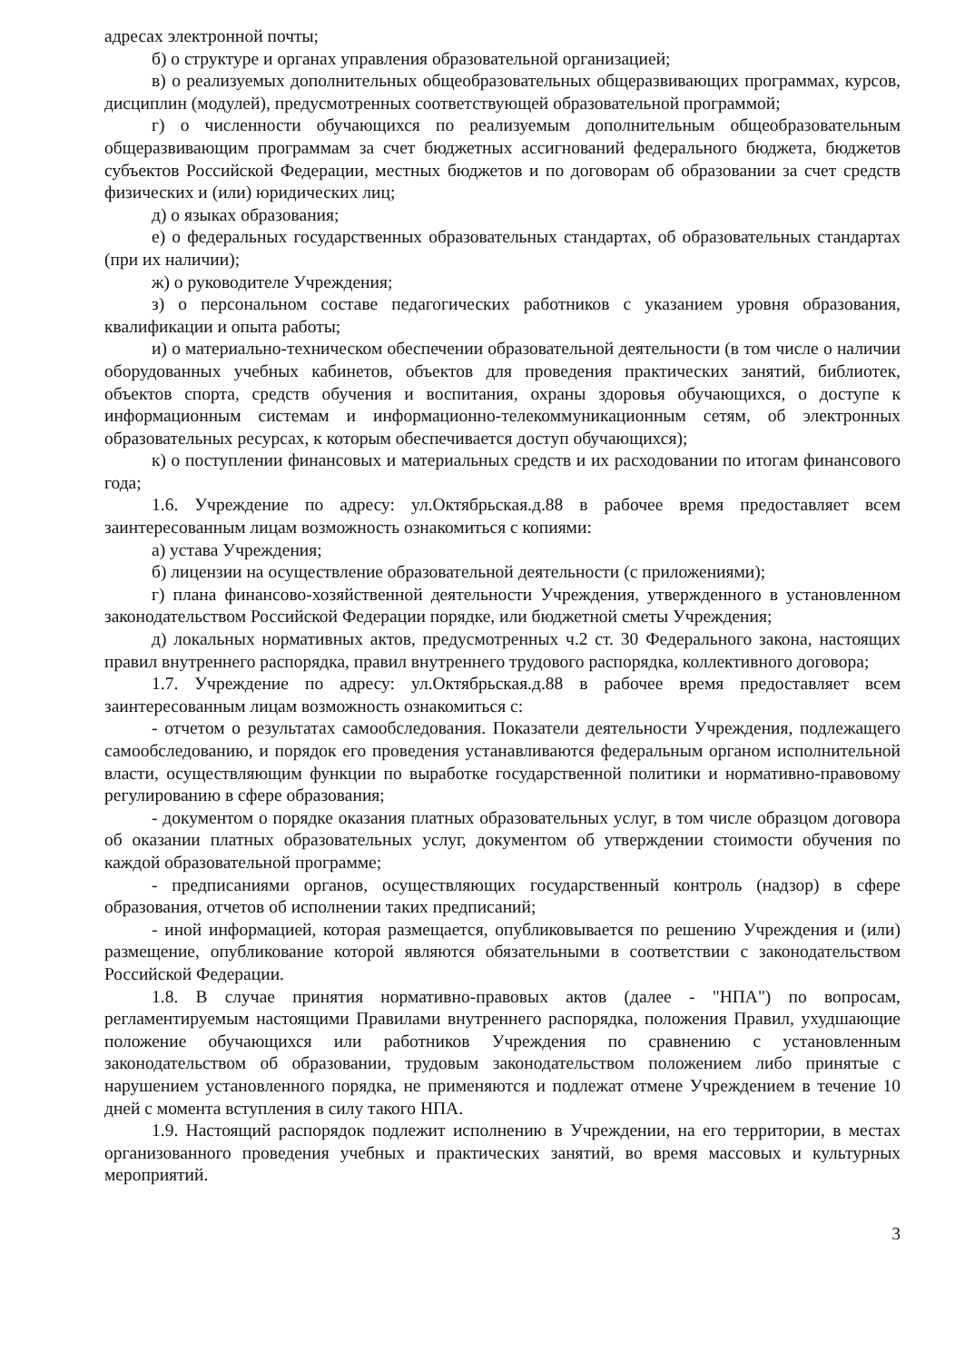адресах электронной почты;
б) о структуре и органах управления образовательной организацией;
в) о реализуемых дополнительных общеобразовательных общеразвивающих программах, курсов, дисциплин (модулей), предусмотренных соответствующей образовательной программой;
г) о численности обучающихся по реализуемым дополнительным общеобразовательным общеразвивающим программам за счет бюджетных ассигнований федерального бюджета, бюджетов субъектов Российской Федерации, местных бюджетов и по договорам об образовании за счет средств физических и (или) юридических лиц;
д) о языках образования;
е) о федеральных государственных образовательных стандартах, об образовательных стандартах (при их наличии);
ж) о руководителе Учреждения;
з) о персональном составе педагогических работников с указанием уровня образования, квалификации и опыта работы;
и) о материально-техническом обеспечении образовательной деятельности (в том числе о наличии оборудованных учебных кабинетов, объектов для проведения практических занятий, библиотек, объектов спорта, средств обучения и воспитания, охраны здоровья обучающихся, о доступе к информационным системам и информационно-телекоммуникационным сетям, об электронных образовательных ресурсах, к которым обеспечивается доступ обучающихся);
к) о поступлении финансовых и материальных средств и их расходовании по итогам финансового года;
1.6. Учреждение по адресу: ул.Октябрьская.д.88 в рабочее время предоставляет всем заинтересованным лицам возможность ознакомиться с копиями:
а) устава Учреждения;
б) лицензии на осуществление образовательной деятельности (с приложениями);
г) плана финансово-хозяйственной деятельности Учреждения, утвержденного в установленном законодательством Российской Федерации порядке, или бюджетной сметы Учреждения;
д) локальных нормативных актов, предусмотренных ч.2 ст. 30 Федерального закона, настоящих правил внутреннего распорядка, правил внутреннего трудового распорядка, коллективного договора;
1.7. Учреждение по адресу: ул.Октябрьская.д.88 в рабочее время предоставляет всем заинтересованным лицам возможность ознакомиться с:
- отчетом о результатах самообследования. Показатели деятельности Учреждения, подлежащего самообследованию, и порядок его проведения устанавливаются федеральным органом исполнительной власти, осуществляющим функции по выработке государственной политики и нормативно-правовому регулированию в сфере образования;
- документом о порядке оказания платных образовательных услуг, в том числе образцом договора об оказании платных образовательных услуг, документом об утверждении стоимости обучения по каждой образовательной программе;
- предписаниями органов, осуществляющих государственный контроль (надзор) в сфере образования, отчетов об исполнении таких предписаний;
- иной информацией, которая размещается, опубликовывается по решению Учреждения и (или) размещение, опубликование которой являются обязательными в соответствии с законодательством Российской Федерации.
1.8. В случае принятия нормативно-правовых актов (далее - "НПА") по вопросам, регламентируемым настоящими Правилами внутреннего распорядка, положения Правил, ухудшающие положение обучающихся или работников Учреждения по сравнению с установленным законодательством об образовании, трудовым законодательством положением либо принятые с нарушением установленного порядка, не применяются и подлежат отмене Учреждением в течение 10 дней с момента вступления в силу такого НПА.
1.9. Настоящий распорядок подлежит исполнению в Учреждении, на его территории, в местах организованного проведения учебных и практических занятий, во время массовых и культурных мероприятий.
3